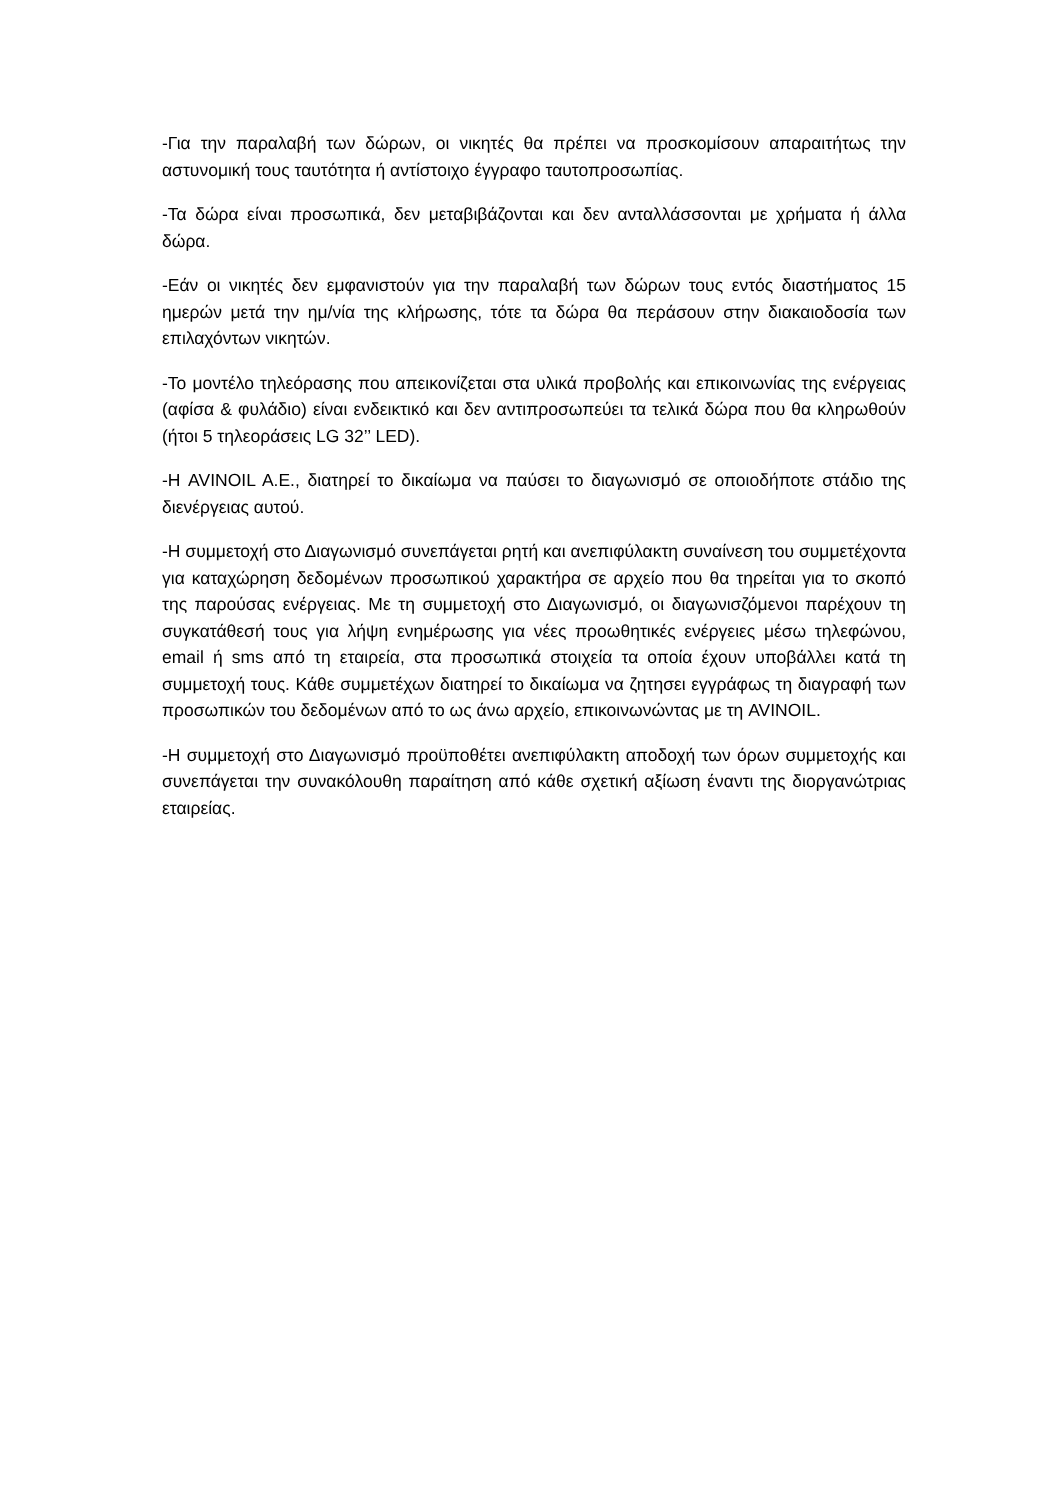-Για την παραλαβή των δώρων, οι νικητές θα πρέπει να προσκομίσουν απαραιτήτως την αστυνομική τους ταυτότητα ή αντίστοιχο έγγραφο ταυτοπροσωπίας.
-Τα δώρα είναι προσωπικά, δεν μεταβιβάζονται και δεν ανταλλάσσονται με χρήματα ή άλλα δώρα.
-Εάν οι νικητές δεν εμφανιστούν για την παραλαβή των δώρων τους εντός διαστήματος 15 ημερών μετά την ημ/νία της κλήρωσης, τότε τα δώρα θα περάσουν στην διακαιοδοσία των επιλαχόντων νικητών.
-Το μοντέλο τηλεόρασης που απεικονίζεται στα υλικά προβολής και επικοινωνίας της ενέργειας (αφίσα & φυλάδιο) είναι ενδεικτικό και δεν αντιπροσωπεύει τα τελικά δώρα που θα κληρωθούν (ήτοι 5 τηλεοράσεις LG 32’’ LED).
-Η AVINOIL A.E., διατηρεί το δικαίωμα να παύσει το διαγωνισμό σε οποιοδήποτε στάδιο της διενέργειας αυτού.
-Η συμμετοχή στο Διαγωνισμό συνεπάγεται ρητή και ανεπιφύλακτη συναίνεση του συμμετέχοντα για καταχώρηση δεδομένων προσωπικού χαρακτήρα σε αρχείο που θα τηρείται για το σκοπό της παρούσας ενέργειας. Με τη συμμετοχή στο Διαγωνισμό, οι διαγωνισζόμενοι παρέχουν τη συγκατάθεσή τους για λήψη ενημέρωσης για νέες προωθητικές ενέργειες μέσω τηλεφώνου, email ή sms από τη εταιρεία, στα προσωπικά στοιχεία τα οποία έχουν υποβάλλει κατά τη συμμετοχή τους. Κάθε συμμετέχων διατηρεί το δικαίωμα να ζητησει εγγράφως τη διαγραφή των προσωπικών του δεδομένων από το ως άνω αρχείο, επικοινωνώντας με τη AVINOIL.
-Η συμμετοχή στο Διαγωνισμό προϋποθέτει ανεπιφύλακτη αποδοχή των όρων συμμετοχής και συνεπάγεται την συνακόλουθη παραίτηση από κάθε σχετική αξίωση έναντι της διοργανώτριας εταιρείας.